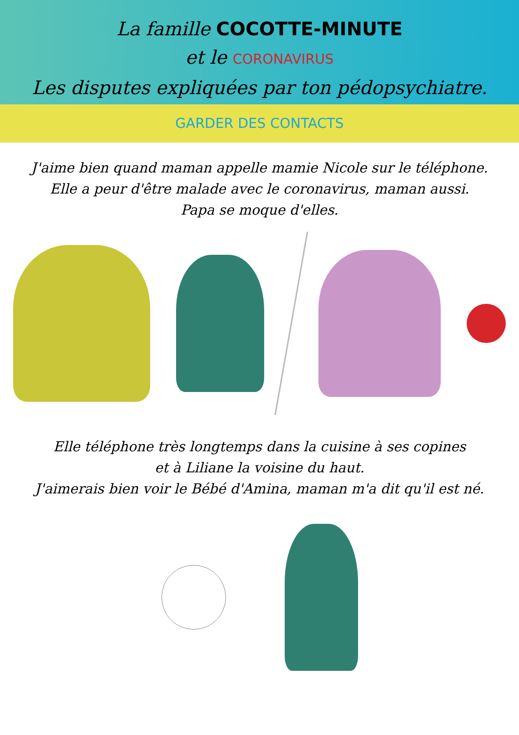La famille COCOTTE-MINUTE
et le CORONAVIRUS
Les disputes expliquées par ton pédopsychiatre.
GARDER DES CONTACTS
J'aime bien quand maman appelle mamie Nicole sur le téléphone.
Elle a peur d'être malade avec le coronavirus, maman aussi.
Papa se moque d'elles.
Elle téléphone très longtemps dans la cuisine à ses copines
et à Liliane la voisine du haut.
J'aimerais bien voir le Bébé d'Amina, maman m'a dit qu'il est né.